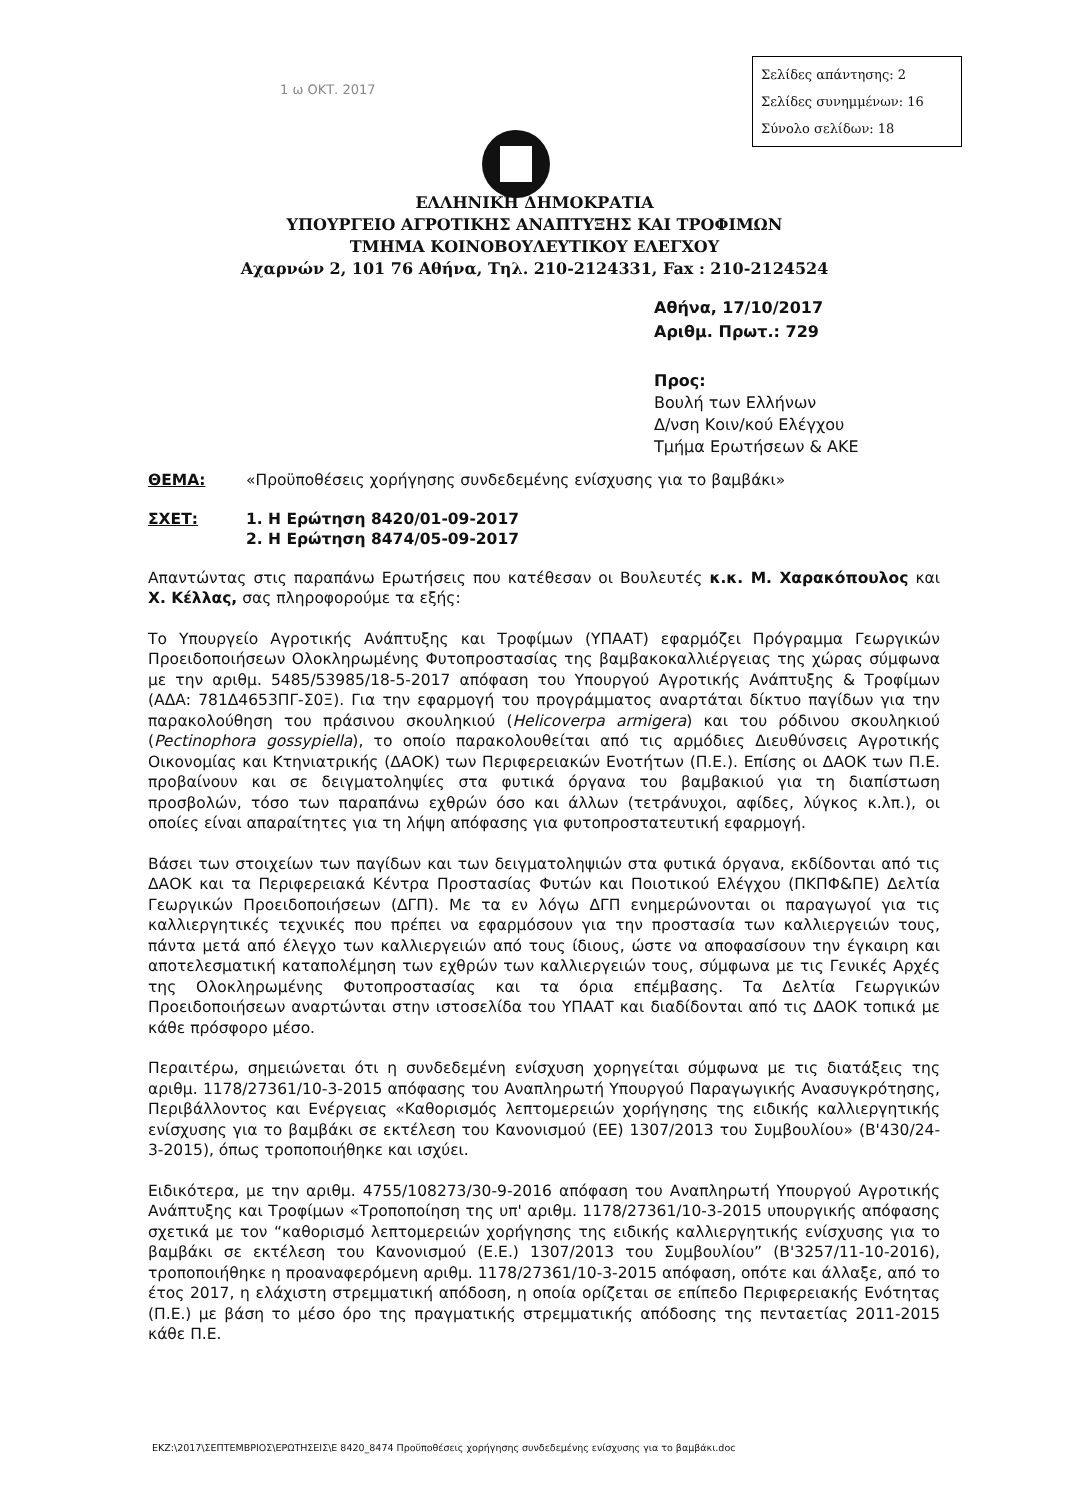Σελίδες απάντησης: 2
Σελίδες συνημμένων: 16
Σύνολο σελίδων: 18
1 ω ΟΚΤ. 2017
ΕΛΛΗΝΙΚΗ ΔΗΜΟΚΡΑΤΙΑ
ΥΠΟΥΡΓΕΙΟ ΑΓΡΟΤΙΚΗΣ ΑΝΑΠΤΥΞΗΣ ΚΑΙ ΤΡΟΦΙΜΩΝ
ΤΜΗΜΑ ΚΟΙΝΟΒΟΥΛΕΥΤΙΚΟΥ ΕΛΕΓΧΟΥ
Αχαρνών 2, 101 76 Αθήνα, Τηλ. 210-2124331, Fax : 210-2124524
Αθήνα, 17/10/2017
Αριθμ. Πρωτ.: 729
Προς:
Βουλή των Ελλήνων
Δ/νση Κοιν/κού Ελέγχου
Τμήμα Ερωτήσεων & ΑΚΕ
ΘΕΜΑ: «Προϋποθέσεις χορήγησης συνδεδεμένης ενίσχυσης για το βαμβάκι»
ΣΧΕΤ: 1. Η Ερώτηση 8420/01-09-2017
2. Η Ερώτηση 8474/05-09-2017
Απαντώντας στις παραπάνω Ερωτήσεις που κατέθεσαν οι Βουλευτές κ.κ. Μ. Χαρακόπουλος και Χ. Κέλλας, σας πληροφορούμε τα εξής:
Το Υπουργείο Αγροτικής Ανάπτυξης και Τροφίμων (ΥΠΑΑΤ) εφαρμόζει Πρόγραμμα Γεωργικών Προειδοποιήσεων Ολοκληρωμένης Φυτοπροστασίας της βαμβακοκαλλιέργειας της χώρας σύμφωνα με την αριθμ. 5485/53985/18-5-2017 απόφαση του Υπουργού Αγροτικής Ανάπτυξης & Τροφίμων (ΑΔΑ: 781Δ4653ΠΓ-Σ0Ξ). Για την εφαρμογή του προγράμματος αναρτάται δίκτυο παγίδων για την παρακολούθηση του πράσινου σκουληκιού (Helicoverpa armigera) και του ρόδινου σκουληκιού (Pectinophora gossypiella), το οποίο παρακολουθείται από τις αρμόδιες Διευθύνσεις Αγροτικής Οικονομίας και Κτηνιατρικής (ΔΑΟΚ) των Περιφερειακών Ενοτήτων (Π.Ε.). Επίσης οι ΔΑΟΚ των Π.Ε. προβαίνουν και σε δειγματοληψίες στα φυτικά όργανα του βαμβακιού για τη διαπίστωση προσβολών, τόσο των παραπάνω εχθρών όσο και άλλων (τετράνυχοι, αφίδες, λύγκος κ.λπ.), οι οποίες είναι απαραίτητες για τη λήψη απόφασης για φυτοπροστατευτική εφαρμογή.
Βάσει των στοιχείων των παγίδων και των δειγματοληψιών στα φυτικά όργανα, εκδίδονται από τις ΔΑΟΚ και τα Περιφερειακά Κέντρα Προστασίας Φυτών και Ποιοτικού Ελέγχου (ΠΚΠΦ&ΠΕ) Δελτία Γεωργικών Προειδοποιήσεων (ΔΓΠ). Με τα εν λόγω ΔΓΠ ενημερώνονται οι παραγωγοί για τις καλλιεργητικές τεχνικές που πρέπει να εφαρμόσουν για την προστασία των καλλιεργειών τους, πάντα μετά από έλεγχο των καλλιεργειών από τους ίδιους, ώστε να αποφασίσουν την έγκαιρη και αποτελεσματική καταπολέμηση των εχθρών των καλλιεργειών τους, σύμφωνα με τις Γενικές Αρχές της Ολοκληρωμένης Φυτοπροστασίας και τα όρια επέμβασης. Τα Δελτία Γεωργικών Προειδοποιήσεων αναρτώνται στην ιστοσελίδα του ΥΠΑΑΤ και διαδίδονται από τις ΔΑΟΚ τοπικά με κάθε πρόσφορο μέσο.
Περαιτέρω, σημειώνεται ότι η συνδεδεμένη ενίσχυση χορηγείται σύμφωνα με τις διατάξεις της αριθμ. 1178/27361/10-3-2015 απόφασης του Αναπληρωτή Υπουργού Παραγωγικής Ανασυγκρότησης, Περιβάλλοντος και Ενέργειας «Καθορισμός λεπτομερειών χορήγησης της ειδικής καλλιεργητικής ενίσχυσης για το βαμβάκι σε εκτέλεση του Κανονισμού (ΕΕ) 1307/2013 του Συμβουλίου» (Β'430/24-3-2015), όπως τροποποιήθηκε και ισχύει.
Ειδικότερα, με την αριθμ. 4755/108273/30-9-2016 απόφαση του Αναπληρωτή Υπουργού Αγροτικής Ανάπτυξης και Τροφίμων «Τροποποίηση της υπ' αριθμ. 1178/27361/10-3-2015 υπουργικής απόφασης σχετικά με τον “καθορισμό λεπτομερειών χορήγησης της ειδικής καλλιεργητικής ενίσχυσης για το βαμβάκι σε εκτέλεση του Κανονισμού (Ε.Ε.) 1307/2013 του Συμβουλίου” (Β'3257/11-10-2016), τροποποιήθηκε η προαναφερόμενη αριθμ. 1178/27361/10-3-2015 απόφαση, οπότε και άλλαξε, από το έτος 2017, η ελάχιστη στρεμματική απόδοση, η οποία ορίζεται σε επίπεδο Περιφερειακής Ενότητας (Π.Ε.) με βάση το μέσο όρο της πραγματικής στρεμματικής απόδοσης της πενταετίας 2011-2015 κάθε Π.Ε.
ΕΚΖ:\2017\ΣΕΠΤΕΜΒΡΙΟΣ\ΕΡΩΤΗΣΕΙΣ\Ε 8420_8474 Προϋποθέσεις χορήγησης συνδεδεμένης ενίσχυσης για το βαμβάκι.doc